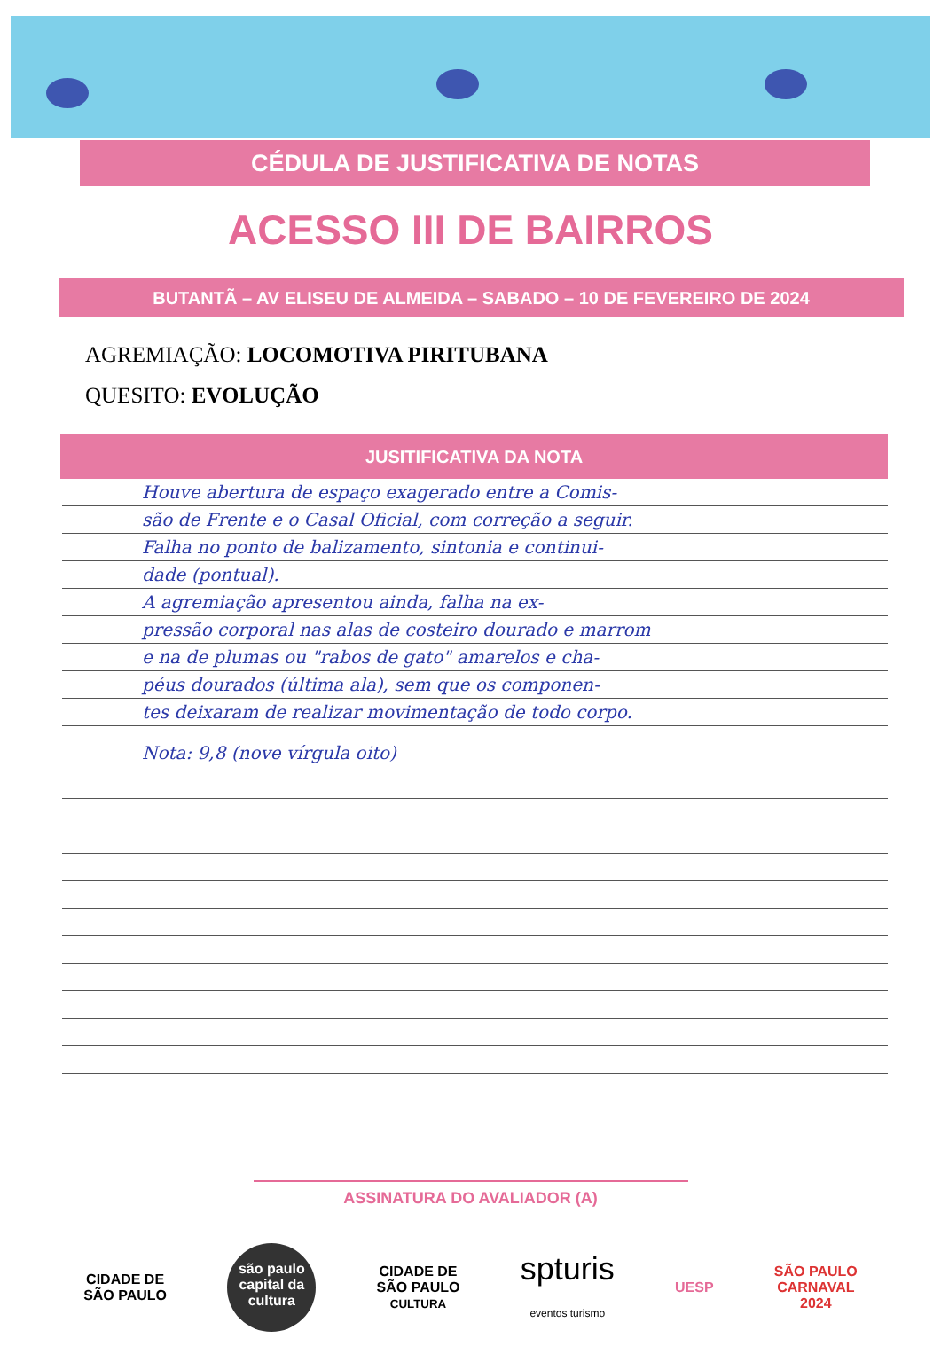CÉDULA DE JUSTIFICATIVA DE NOTAS
ACESSO III DE BAIRROS
BUTANTÃ – AV ELISEU DE ALMEIDA – SABADO – 10 DE FEVEREIRO DE 2024
AGREMIAÇÃO: LOCOMOTIVA PIRITUBANA
QUESITO: EVOLUÇÃO
JUSITIFICATIVA DA NOTA
Houve abertura de espaço exagerado entre a Comis-
são de Frente e o Casal Oficial, com correção a seguir.
Falha no ponto de balizamento, sintonia e continui-
dade (pontual).
A agremiação apresentou ainda, falha na ex-
pressão corporal nas alas de costeiro dourado e marrom
e na de plumas ou "rabos de gato" amarelos e cha-
péus dourados (última ala), sem que os componen-
tes deixaram de realizar movimentação de todo corpo.
Nota: 9,8 (nove vírgula oito)
ASSINATURA DO AVALIADOR (A)
CIDADE DE
SÃO PAULO
são paulo
capital da cultura
CIDADE DE
SÃO PAULO
CULTURA
spturis
eventos turismo
UESP
SÃO PAULO
CARNAVAL
2024